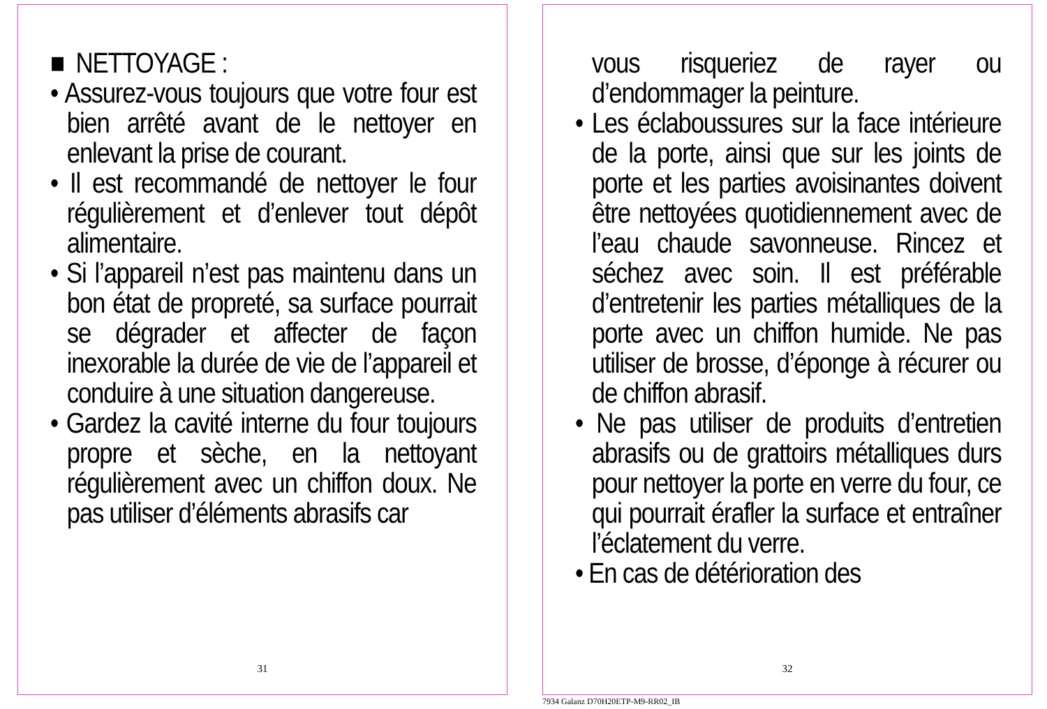■ NETTOYAGE :
• Assurez-vous toujours que votre four est bien arrêté avant de le nettoyer en enlevant la prise de courant.
• Il est recommandé de nettoyer le four régulièrement et d’enlever tout dépôt alimentaire.
• Si l’appareil n’est pas maintenu dans un bon état de propreté, sa surface pourrait se dégrader et affecter de façon inexorable la durée de vie de l’appareil et conduire à une situation dangereuse.
• Gardez la cavité interne du four toujours propre et sèche, en la nettoyant régulièrement avec un chiffon doux. Ne pas utiliser d’éléments abrasifs car
31
vous risqueriez de rayer ou d’endommager la peinture.
• Les éclaboussures sur la face intérieure de la porte, ainsi que sur les joints de porte et les parties avoisinantes doivent être nettoyées quotidiennement avec de l’eau chaude savonneuse. Rincez et séchez avec soin. Il est préférable d’entretenir les parties métalliques de la porte avec un chiffon humide. Ne pas utiliser de brosse, d’éponge à récurer ou de chiffon abrasif.
• Ne pas utiliser de produits d’entretien abrasifs ou de grattoirs métalliques durs pour nettoyer la porte en verre du four, ce qui pourrait érafler la surface et entraîner l’éclatement du verre.
• En cas de détérioration des
32
7934 Galanz D70H20ETP-M9-RR02_IB